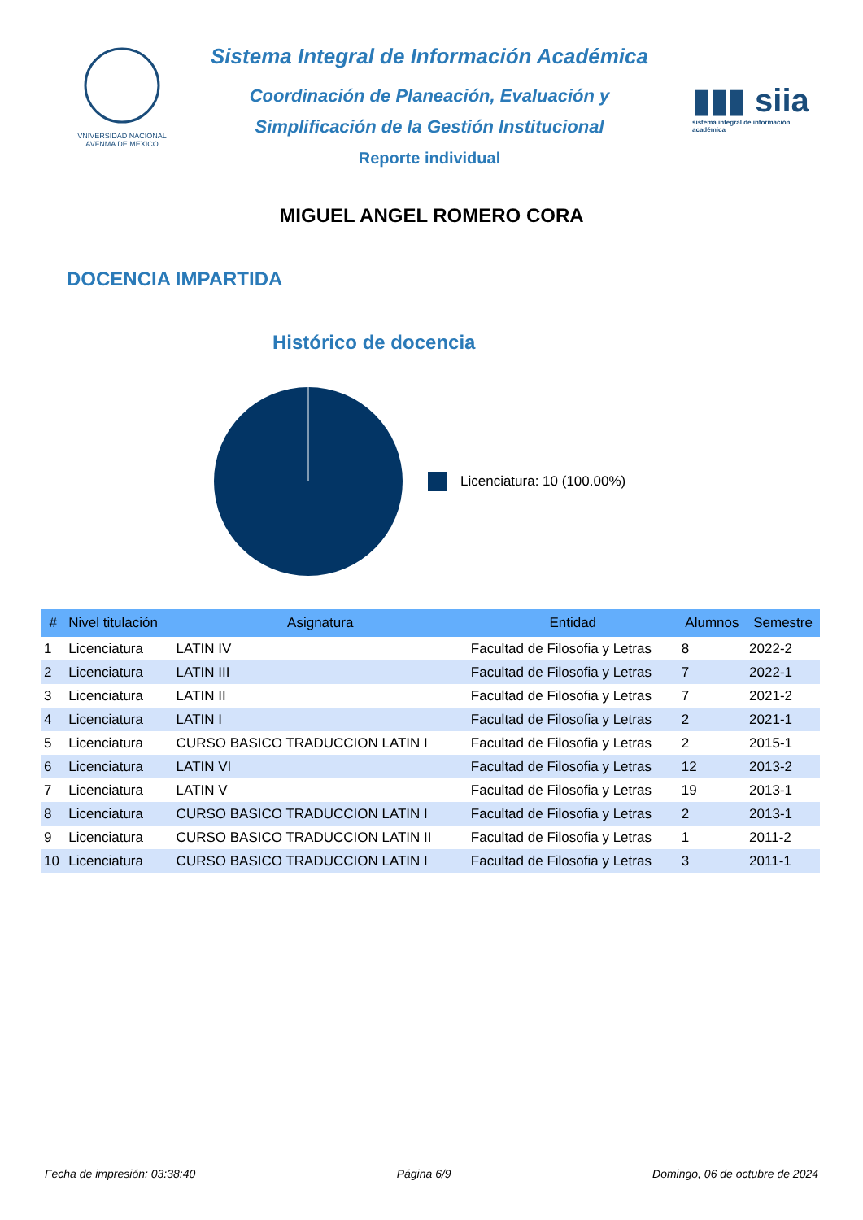VNIVERSIDAD NACIONAL AVFNMA DE MEXICO
Sistema Integral de Información Académica
Coordinación de Planeación, Evaluación y
Simplificación de la Gestión Institucional
Reporte individual
▮▮▮ siia
sistema integral de información académica
MIGUEL ANGEL ROMERO CORA
DOCENCIA IMPARTIDA
Histórico de docencia
Licenciatura: 10 (100.00%)
| # | Nivel titulación | Asignatura | Entidad | Alumnos | Semestre |
| --- | --- | --- | --- | --- | --- |
| 1 | Licenciatura | LATIN IV | Facultad de Filosofia y Letras | 8 | 2022-2 |
| 2 | Licenciatura | LATIN III | Facultad de Filosofia y Letras | 7 | 2022-1 |
| 3 | Licenciatura | LATIN II | Facultad de Filosofia y Letras | 7 | 2021-2 |
| 4 | Licenciatura | LATIN I | Facultad de Filosofia y Letras | 2 | 2021-1 |
| 5 | Licenciatura | CURSO BASICO TRADUCCION LATIN I | Facultad de Filosofia y Letras | 2 | 2015-1 |
| 6 | Licenciatura | LATIN VI | Facultad de Filosofia y Letras | 12 | 2013-2 |
| 7 | Licenciatura | LATIN V | Facultad de Filosofia y Letras | 19 | 2013-1 |
| 8 | Licenciatura | CURSO BASICO TRADUCCION LATIN I | Facultad de Filosofia y Letras | 2 | 2013-1 |
| 9 | Licenciatura | CURSO BASICO TRADUCCION LATIN II | Facultad de Filosofia y Letras | 1 | 2011-2 |
| 10 | Licenciatura | CURSO BASICO TRADUCCION LATIN I | Facultad de Filosofia y Letras | 3 | 2011-1 |
Fecha de impresión: 03:38:40 Página 6/9 Domingo, 06 de octubre de 2024